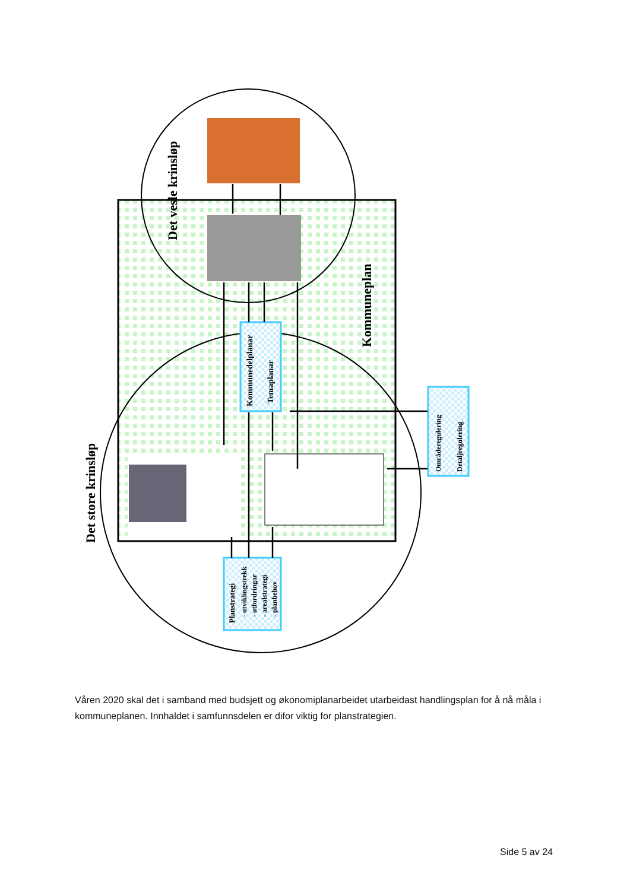Det vesle krinsløp
Det store krinsløp
Kommuneplan
Kommunedelplanar
Temaplanar
Planstrategi
- utviklingstrekk
- utfordringar
- arealstrategi
- planbehov
Områderegulering
Detaljregulering
Våren 2020 skal det i samband med budsjett og økonomiplanarbeidet utarbeidast handlingsplan for å nå måla i kommuneplanen. Innhaldet i samfunnsdelen er difor viktig for planstrategien.
Side 5 av 24